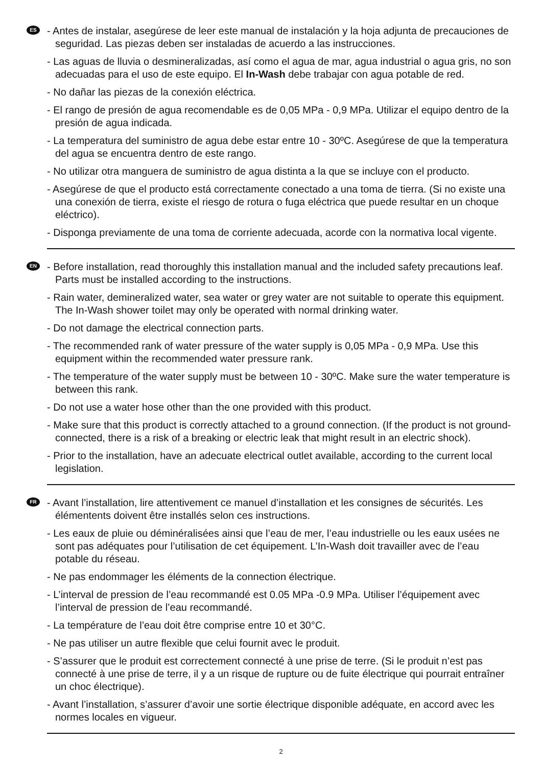ES
- Antes de instalar, asegúrese de leer este manual de instalación y la hoja adjunta de precauciones de seguridad. Las piezas deben ser instaladas de acuerdo a las instrucciones.
- Las aguas de lluvia o desmineralizadas, así como el agua de mar, agua industrial o agua gris, no son adecuadas para el uso de este equipo. El In-Wash debe trabajar con agua potable de red.
- No dañar las piezas de la conexión eléctrica.
- El rango de presión de agua recomendable es de 0,05 MPa - 0,9 MPa. Utilizar el equipo dentro de la presión de agua indicada.
- La temperatura del suministro de agua debe estar entre 10 - 30ºC. Asegúrese de que la temperatura del agua se encuentra dentro de este rango.
- No utilizar otra manguera de suministro de agua distinta a la que se incluye con el producto.
- Asegúrese de que el producto está correctamente conectado a una toma de tierra. (Si no existe una una conexión de tierra, existe el riesgo de rotura o fuga eléctrica que puede resultar en un choque eléctrico).
- Disponga previamente de una toma de corriente adecuada, acorde con la normativa local vigente.
EN
- Before installation, read thoroughly this installation manual and the included safety precautions leaf. Parts must be installed according to the instructions.
- Rain water, demineralized water, sea water or grey water are not suitable to operate this equipment. The In-Wash shower toilet may only be operated with normal drinking water.
- Do not damage the electrical connection parts.
- The recommended rank of water pressure of the water supply is 0,05 MPa - 0,9 MPa. Use this equipment within the recommended water pressure rank.
- The temperature of the water supply must be between 10 - 30ºC. Make sure the water temperature is between this rank.
- Do not use a water hose other than the one provided with this product.
- Make sure that this product is correctly attached to a ground connection. (If the product is not ground-connected, there is a risk of a breaking or electric leak that might result in an electric shock).
- Prior to the installation, have an adecuate electrical outlet available, according to the current local legislation.
FR
- Avant l’installation, lire attentivement ce manuel d’installation et les consignes de sécurités. Les élémentents doivent être installés selon ces instructions.
- Les eaux de pluie ou déminéralisées ainsi que l’eau de mer, l’eau industrielle ou les eaux usées ne sont pas adéquates pour l’utilisation de cet équipement. L’In-Wash doit travailler avec de l’eau potable du réseau.
- Ne pas endommager les éléments de la connection électrique.
- L’interval de pression de l’eau recommandé est 0.05 MPa -0.9 MPa. Utiliser l’équipement avec l’interval de pression de l’eau recommandé.
- La température de l’eau doit être comprise entre 10 et 30°C.
- Ne pas utiliser un autre flexible que celui fournit avec le produit.
- S’assurer que le produit est correctement connecté à une prise de terre. (Si le produit n’est pas connecté à une prise de terre, il y a un risque de rupture ou de fuite électrique qui pourrait entraîner un choc électrique).
- Avant l’installation, s’assurer d’avoir une sortie électrique disponible adéquate, en accord avec les normes locales en vigueur.
2